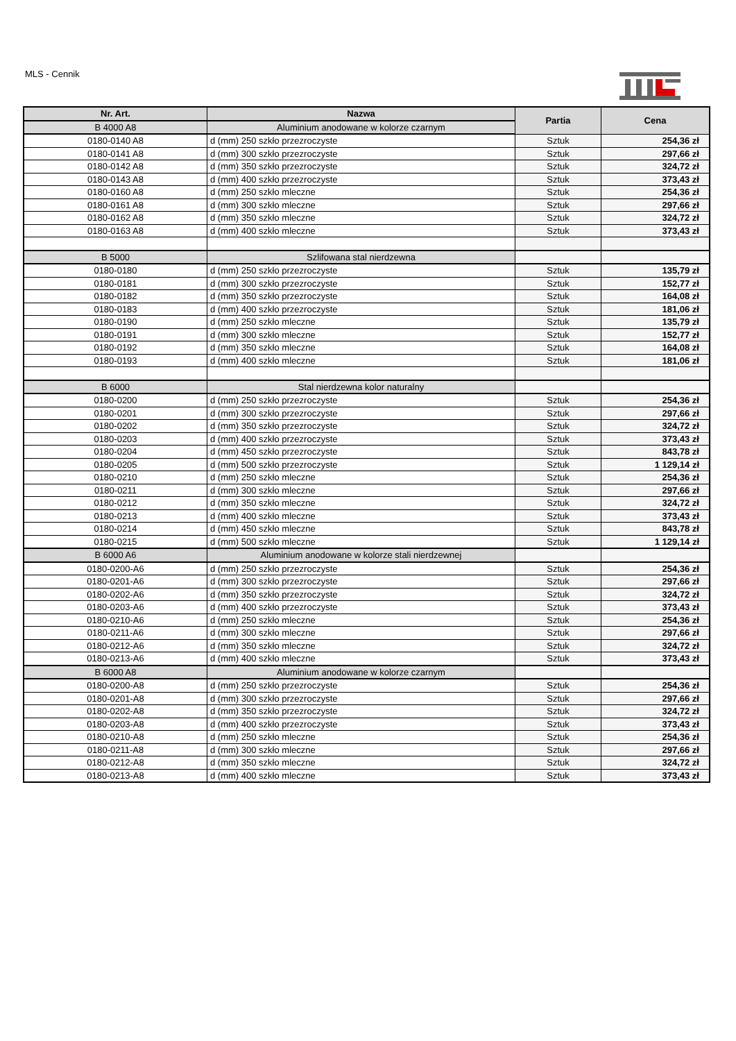MLS - Cennik
| Nr. Art. | Nazwa | Partia | Cena |
| --- | --- | --- | --- |
| B 4000 A8 | Aluminium anodowane w kolorze czarnym | | |
| 0180-0140 A8 | d (mm) 250 szkło przezroczyste | Sztuk | 254,36 zł |
| 0180-0141 A8 | d (mm) 300 szkło przezroczyste | Sztuk | 297,66 zł |
| 0180-0142 A8 | d (mm) 350 szkło przezroczyste | Sztuk | 324,72 zł |
| 0180-0143 A8 | d (mm) 400 szkło przezroczyste | Sztuk | 373,43 zł |
| 0180-0160 A8 | d (mm) 250 szkło mleczne | Sztuk | 254,36 zł |
| 0180-0161 A8 | d (mm) 300 szkło mleczne | Sztuk | 297,66 zł |
| 0180-0162 A8 | d (mm) 350 szkło mleczne | Sztuk | 324,72 zł |
| 0180-0163 A8 | d (mm) 400 szkło mleczne | Sztuk | 373,43 zł |
| B 5000 | Szlifowana stal nierdzewna | | |
| 0180-0180 | d (mm) 250 szkło przezroczyste | Sztuk | 135,79 zł |
| 0180-0181 | d (mm) 300 szkło przezroczyste | Sztuk | 152,77 zł |
| 0180-0182 | d (mm) 350 szkło przezroczyste | Sztuk | 164,08 zł |
| 0180-0183 | d (mm) 400 szkło przezroczyste | Sztuk | 181,06 zł |
| 0180-0190 | d (mm) 250 szkło mleczne | Sztuk | 135,79 zł |
| 0180-0191 | d (mm) 300 szkło mleczne | Sztuk | 152,77 zł |
| 0180-0192 | d (mm) 350 szkło mleczne | Sztuk | 164,08 zł |
| 0180-0193 | d (mm) 400 szkło mleczne | Sztuk | 181,06 zł |
| B 6000 | Stal nierdzewna kolor naturalny | | |
| 0180-0200 | d (mm) 250 szkło przezroczyste | Sztuk | 254,36 zł |
| 0180-0201 | d (mm) 300 szkło przezroczyste | Sztuk | 297,66 zł |
| 0180-0202 | d (mm) 350 szkło przezroczyste | Sztuk | 324,72 zł |
| 0180-0203 | d (mm) 400 szkło przezroczyste | Sztuk | 373,43 zł |
| 0180-0204 | d (mm) 450 szkło przezroczyste | Sztuk | 843,78 zł |
| 0180-0205 | d (mm) 500 szkło przezroczyste | Sztuk | 1 129,14 zł |
| 0180-0210 | d (mm) 250 szkło mleczne | Sztuk | 254,36 zł |
| 0180-0211 | d (mm) 300 szkło mleczne | Sztuk | 297,66 zł |
| 0180-0212 | d (mm) 350 szkło mleczne | Sztuk | 324,72 zł |
| 0180-0213 | d (mm) 400 szkło mleczne | Sztuk | 373,43 zł |
| 0180-0214 | d (mm) 450 szkło mleczne | Sztuk | 843,78 zł |
| 0180-0215 | d (mm) 500 szkło mleczne | Sztuk | 1 129,14 zł |
| B 6000 A6 | Aluminium anodowane w kolorze stali nierdzewnej | | |
| 0180-0200-A6 | d (mm) 250 szkło przezroczyste | Sztuk | 254,36 zł |
| 0180-0201-A6 | d (mm) 300 szkło przezroczyste | Sztuk | 297,66 zł |
| 0180-0202-A6 | d (mm) 350 szkło przezroczyste | Sztuk | 324,72 zł |
| 0180-0203-A6 | d (mm) 400 szkło przezroczyste | Sztuk | 373,43 zł |
| 0180-0210-A6 | d (mm) 250 szkło mleczne | Sztuk | 254,36 zł |
| 0180-0211-A6 | d (mm) 300 szkło mleczne | Sztuk | 297,66 zł |
| 0180-0212-A6 | d (mm) 350 szkło mleczne | Sztuk | 324,72 zł |
| 0180-0213-A6 | d (mm) 400 szkło mleczne | Sztuk | 373,43 zł |
| B 6000 A8 | Aluminium anodowane w kolorze czarnym | | |
| 0180-0200-A8 | d (mm) 250 szkło przezroczyste | Sztuk | 254,36 zł |
| 0180-0201-A8 | d (mm) 300 szkło przezroczyste | Sztuk | 297,66 zł |
| 0180-0202-A8 | d (mm) 350 szkło przezroczyste | Sztuk | 324,72 zł |
| 0180-0203-A8 | d (mm) 400 szkło przezroczyste | Sztuk | 373,43 zł |
| 0180-0210-A8 | d (mm) 250 szkło mleczne | Sztuk | 254,36 zł |
| 0180-0211-A8 | d (mm) 300 szkło mleczne | Sztuk | 297,66 zł |
| 0180-0212-A8 | d (mm) 350 szkło mleczne | Sztuk | 324,72 zł |
| 0180-0213-A8 | d (mm) 400 szkło mleczne | Sztuk | 373,43 zł |